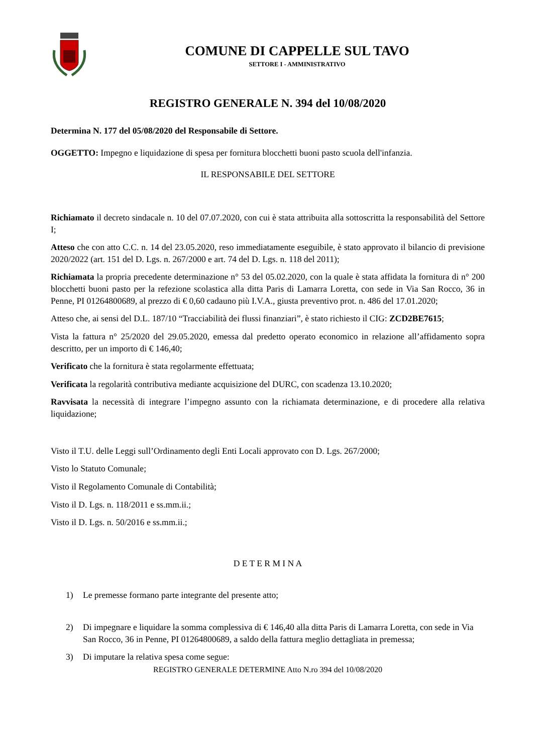COMUNE DI CAPPELLE SUL TAVO
SETTORE I - AMMINISTRATIVO
REGISTRO GENERALE N. 394 del 10/08/2020
Determina N. 177 del 05/08/2020 del Responsabile di Settore.
OGGETTO: Impegno e liquidazione di spesa per fornitura blocchetti buoni pasto scuola dell'infanzia.
IL RESPONSABILE DEL SETTORE
Richiamato il decreto sindacale n. 10 del 07.07.2020, con cui è stata attribuita alla sottoscritta la responsabilità del Settore I;
Atteso che con atto C.C. n. 14 del 23.05.2020, reso immediatamente eseguibile, è stato approvato il bilancio di previsione 2020/2022 (art. 151 del D. Lgs. n. 267/2000 e art. 74 del D. Lgs. n. 118 del 2011);
Richiamata la propria precedente determinazione n° 53 del 05.02.2020, con la quale è stata affidata la fornitura di n° 200 blocchetti buoni pasto per la refezione scolastica alla ditta Paris di Lamarra Loretta, con sede in Via San Rocco, 36 in Penne, PI 01264800689, al prezzo di € 0,60 cadauno più I.V.A., giusta preventivo prot. n. 486 del 17.01.2020;
Atteso che, ai sensi del D.L. 187/10 “Tracciabilità dei flussi finanziari”, è stato richiesto il CIG: ZCD2BE7615;
Vista la fattura n° 25/2020 del 29.05.2020, emessa dal predetto operato economico in relazione all’affidamento sopra descritto, per un importo di € 146,40;
Verificato che la fornitura è stata regolarmente effettuata;
Verificata la regolarità contributiva mediante acquisizione del DURC, con scadenza 13.10.2020;
Ravvisata la necessità di integrare l’impegno assunto con la richiamata determinazione, e di procedere alla relativa liquidazione;
Visto il T.U. delle Leggi sull’Ordinamento degli Enti Locali approvato con D. Lgs. 267/2000;
Visto lo Statuto Comunale;
Visto il Regolamento Comunale di Contabilità;
Visto il D. Lgs. n. 118/2011 e ss.mm.ii.;
Visto il D. Lgs. n. 50/2016 e ss.mm.ii.;
D E T E R M I N A
1) Le premesse formano parte integrante del presente atto;
2) Di impegnare e liquidare la somma complessiva di € 146,40 alla ditta Paris di Lamarra Loretta, con sede in Via San Rocco, 36 in Penne, PI 01264800689, a saldo della fattura meglio dettagliata in premessa;
3) Di imputare la relativa spesa come segue:
REGISTRO GENERALE DETERMINE Atto N.ro 394 del 10/08/2020